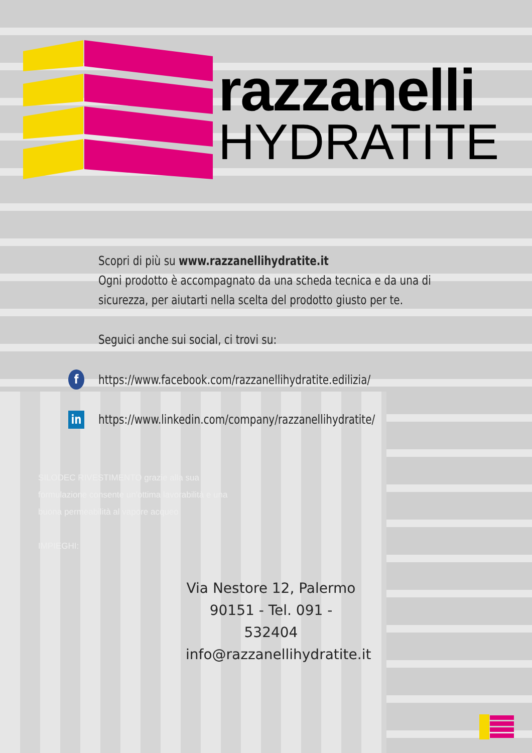razzanelli
HYDRATITE
Scopri di più su www.razzanellihydratite.it
Ogni prodotto è accompagnato da una scheda tecnica e da una di
sicurezza, per aiutarti nella scelta del prodotto giusto per te.
Seguici anche sui social, ci trovi su:
f https://www.facebook.com/razzanellihydratite.edilizia/
in https://www.linkedin.com/company/razzanellihydratite/
SILODEC RIVESTIMENTO grazie alla sua
formulazione consente un'ottima lavorabilità e una
buona permeabilità al vapore acqueo
IMPIEGHI:
Via Nestore 12, Palermo
90151 - Tel. 091 - 532404
info@razzanellihydratite.it